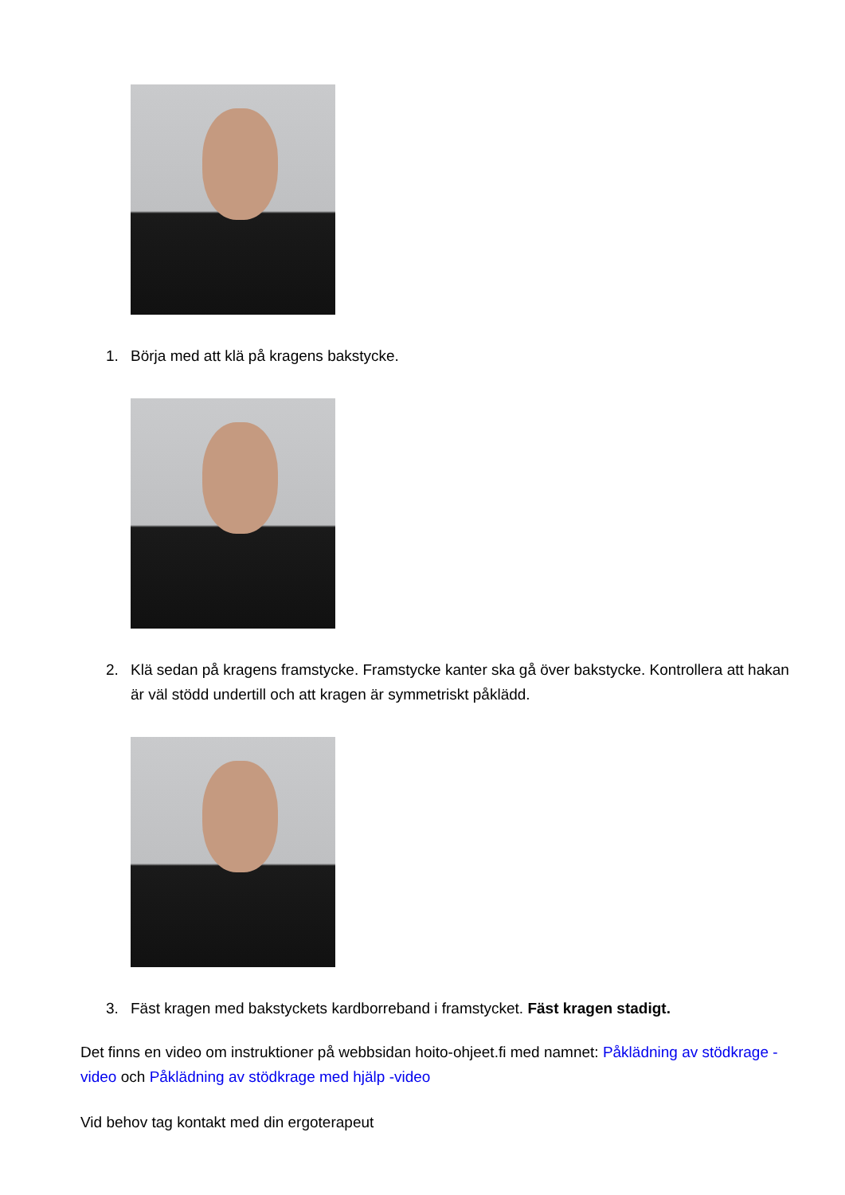1. Börja med att klä på kragens bakstycke.
2. Klä sedan på kragens framstycke. Framstycke kanter ska gå över bakstycke. Kontrollera att hakan är väl stödd undertill och att kragen är symmetriskt påklädd.
3. Fäst kragen med bakstyckets kardborreband i framstycket. Fäst kragen stadigt.
Det finns en video om instruktioner på webbsidan hoito-ohjeet.fi med namnet: Påklädning av stödkrage -video och Påklädning av stödkrage med hjälp -video
Vid behov tag kontakt med din ergoterapeut